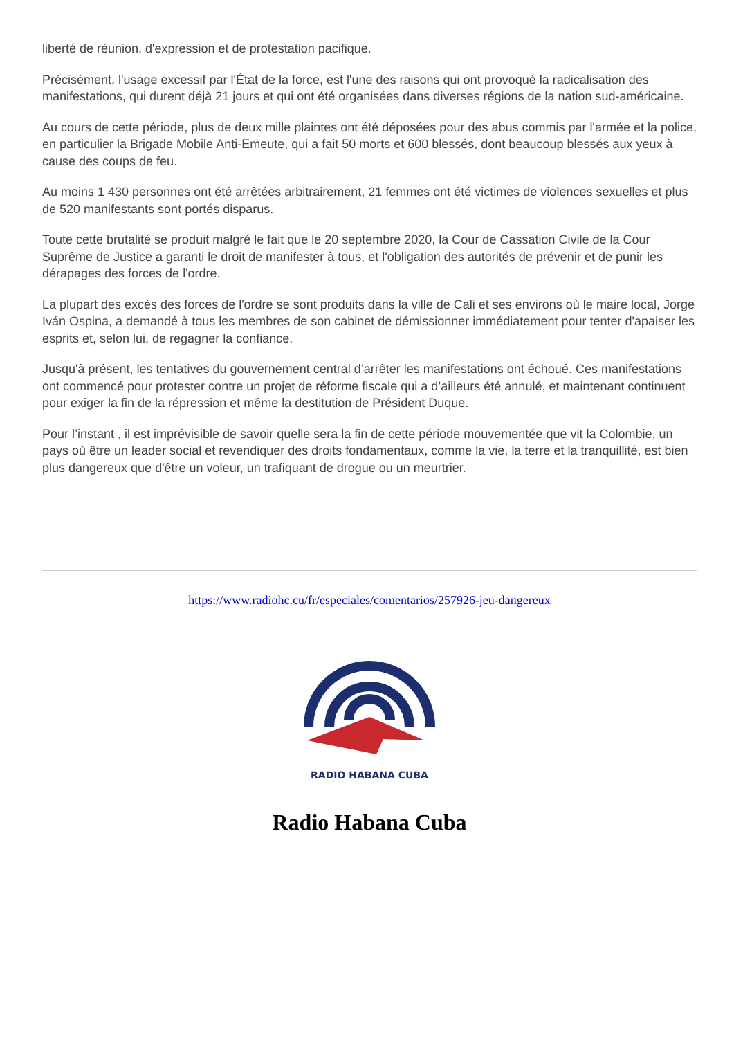liberté de réunion, d'expression et de protestation pacifique.
Précisément, l'usage excessif par l'État de la force, est l'une des raisons qui ont provoqué la radicalisation des manifestations, qui durent déjà 21 jours et qui ont été organisées dans diverses régions de la nation sud-américaine.
Au cours de cette période, plus de deux mille plaintes ont été déposées pour des abus commis par l'armée et la police, en particulier la Brigade Mobile Anti-Emeute, qui a fait 50 morts et 600 blessés, dont beaucoup blessés aux yeux à cause des coups de feu.
Au moins 1 430 personnes ont été arrêtées arbitrairement, 21 femmes ont été victimes de violences sexuelles et plus de 520 manifestants sont portés disparus.
Toute cette brutalité se produit malgré le fait que le 20 septembre 2020, la Cour de Cassation Civile de la Cour Suprême de Justice a garanti le droit de manifester à tous, et l'obligation des autorités de prévenir et de punir les dérapages des forces de l'ordre.
La plupart des excès des forces de l'ordre se sont produits dans la ville de Cali et ses environs où le maire local, Jorge Iván Ospina, a demandé à tous les membres de son cabinet de démissionner immédiatement pour tenter d'apaiser les esprits et, selon lui, de regagner la confiance.
Jusqu'à présent, les tentatives du gouvernement central d’arrêter les manifestations ont échoué. Ces manifestations ont commencé pour protester contre un projet de réforme fiscale qui a d’ailleurs été annulé, et maintenant continuent pour exiger la fin de la répression et même la destitution de Président Duque.
Pour l’instant , il est imprévisible de savoir quelle sera la fin de cette période mouvementée que vit la Colombie, un pays où être un leader social et revendiquer des droits fondamentaux, comme la vie, la terre et la tranquillité, est bien plus dangereux que d'être un voleur, un trafiquant de drogue ou un meurtrier.
https://www.radiohc.cu/fr/especiales/comentarios/257926-jeu-dangereux
RADIO HABANA CUBA
Radio Habana Cuba